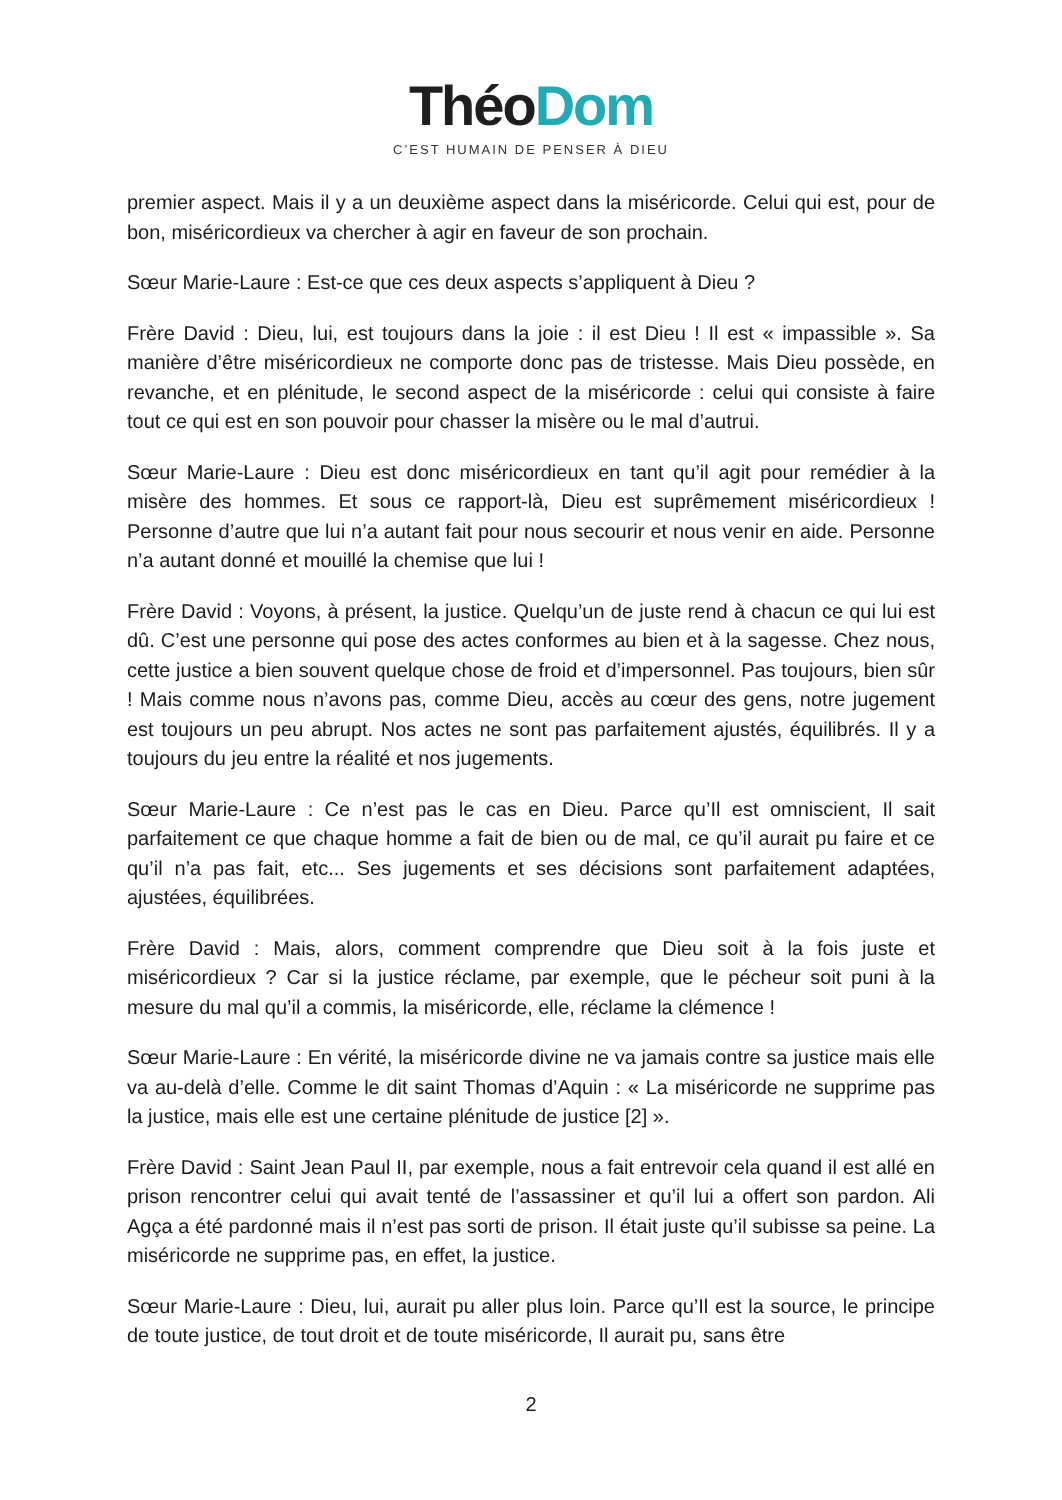Théo Dom
C’EST HUMAIN DE PENSER À DIEU
premier aspect. Mais il y a un deuxième aspect dans la miséricorde. Celui qui est, pour de bon, miséricordieux va chercher à agir en faveur de son prochain.
Sœur Marie-Laure : Est-ce que ces deux aspects s’appliquent à Dieu ?
Frère David : Dieu, lui, est toujours dans la joie : il est Dieu ! Il est « impassible ». Sa manière d’être miséricordieux ne comporte donc pas de tristesse. Mais Dieu possède, en revanche, et en plénitude, le second aspect de la miséricorde : celui qui consiste à faire tout ce qui est en son pouvoir pour chasser la misère ou le mal d’autrui.
Sœur Marie-Laure : Dieu est donc miséricordieux en tant qu’il agit pour remédier à la misère des hommes. Et sous ce rapport-là, Dieu est suprêmement miséricordieux ! Personne d’autre que lui n’a autant fait pour nous secourir et nous venir en aide. Personne n’a autant donné et mouillé la chemise que lui !
Frère David : Voyons, à présent, la justice. Quelqu’un de juste rend à chacun ce qui lui est dû. C’est une personne qui pose des actes conformes au bien et à la sagesse. Chez nous, cette justice a bien souvent quelque chose de froid et d’impersonnel. Pas toujours, bien sûr ! Mais comme nous n’avons pas, comme Dieu, accès au cœur des gens, notre jugement est toujours un peu abrupt. Nos actes ne sont pas parfaitement ajustés, équilibrés. Il y a toujours du jeu entre la réalité et nos jugements.
Sœur Marie-Laure : Ce n’est pas le cas en Dieu. Parce qu’Il est omniscient, Il sait parfaitement ce que chaque homme a fait de bien ou de mal, ce qu’il aurait pu faire et ce qu’il n’a pas fait, etc... Ses jugements et ses décisions sont parfaitement adaptées, ajustées, équilibrées.
Frère David : Mais, alors, comment comprendre que Dieu soit à la fois juste et miséricordieux ? Car si la justice réclame, par exemple, que le pécheur soit puni à la mesure du mal qu’il a commis, la miséricorde, elle, réclame la clémence !
Sœur Marie-Laure : En vérité, la miséricorde divine ne va jamais contre sa justice mais elle va au-delà d’elle. Comme le dit saint Thomas d’Aquin : « La miséricorde ne supprime pas la justice, mais elle est une certaine plénitude de justice [2] ».
Frère David : Saint Jean Paul II, par exemple, nous a fait entrevoir cela quand il est allé en prison rencontrer celui qui avait tenté de l’assassiner et qu’il lui a offert son pardon. Ali Agça a été pardonné mais il n’est pas sorti de prison. Il était juste qu’il subisse sa peine. La miséricorde ne supprime pas, en effet, la justice.
Sœur Marie-Laure : Dieu, lui, aurait pu aller plus loin. Parce qu’Il est la source, le principe de toute justice, de tout droit et de toute miséricorde, Il aurait pu, sans être
2